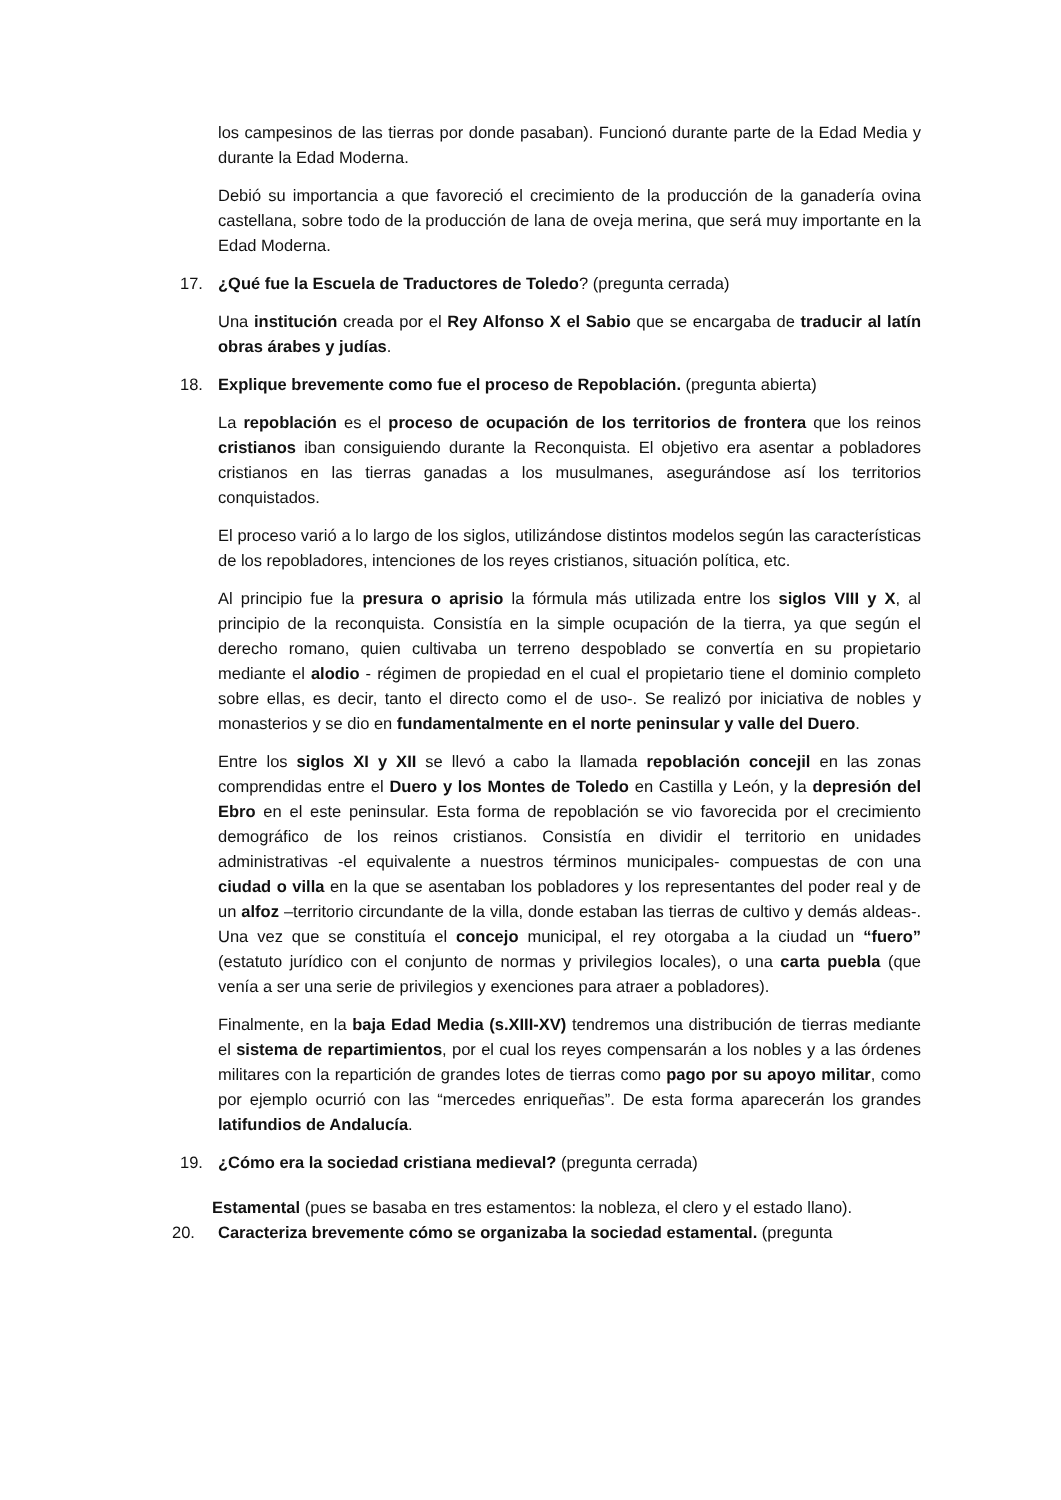los campesinos de las tierras por donde pasaban). Funcionó durante parte de la Edad Media y durante la Edad Moderna.
Debió su importancia a que favoreció el crecimiento de la producción de la ganadería ovina castellana, sobre todo de la producción de lana de oveja merina, que será muy importante en la Edad Moderna.
17. ¿Qué fue la Escuela de Traductores de Toledo? (pregunta cerrada)
Una institución creada por el Rey Alfonso X el Sabio que se encargaba de traducir al latín obras árabes y judías.
18. Explique brevemente como fue el proceso de Repoblación. (pregunta abierta)
La repoblación es el proceso de ocupación de los territorios de frontera que los reinos cristianos iban consiguiendo durante la Reconquista. El objetivo era asentar a pobladores cristianos en las tierras ganadas a los musulmanes, asegurándose así los territorios conquistados.
El proceso varió a lo largo de los siglos, utilizándose distintos modelos según las características de los repobladores, intenciones de los reyes cristianos, situación política, etc.
Al principio fue la presura o aprisio la fórmula más utilizada entre los siglos VIII y X, al principio de la reconquista. Consistía en la simple ocupación de la tierra, ya que según el derecho romano, quien cultivaba un terreno despoblado se convertía en su propietario mediante el alodio - régimen de propiedad en el cual el propietario tiene el dominio completo sobre ellas, es decir, tanto el directo como el de uso-. Se realizó por iniciativa de nobles y monasterios y se dio en fundamentalmente en el norte peninsular y valle del Duero.
Entre los siglos XI y XII se llevó a cabo la llamada repoblación concejil en las zonas comprendidas entre el Duero y los Montes de Toledo en Castilla y León, y la depresión del Ebro en el este peninsular. Esta forma de repoblación se vio favorecida por el crecimiento demográfico de los reinos cristianos. Consistía en dividir el territorio en unidades administrativas -el equivalente a nuestros términos municipales- compuestas de con una ciudad o villa en la que se asentaban los pobladores y los representantes del poder real y de un alfoz –territorio circundante de la villa, donde estaban las tierras de cultivo y demás aldeas-. Una vez que se constituía el concejo municipal, el rey otorgaba a la ciudad un “fuero” (estatuto jurídico con el conjunto de normas y privilegios locales), o una carta puebla (que venía a ser una serie de privilegios y exenciones para atraer a pobladores).
Finalmente, en la baja Edad Media (s.XIII-XV) tendremos una distribución de tierras mediante el sistema de repartimientos, por el cual los reyes compensarán a los nobles y a las órdenes militares con la repartición de grandes lotes de tierras como pago por su apoyo militar, como por ejemplo ocurrió con las “mercedes enriqueñas”. De esta forma aparecerán los grandes latifundios de Andalucía.
19. ¿Cómo era la sociedad cristiana medieval? (pregunta cerrada)
Estamental (pues se basaba en tres estamentos: la nobleza, el clero y el estado llano).
20. Caracteriza brevemente cómo se organizaba la sociedad estamental. (pregunta